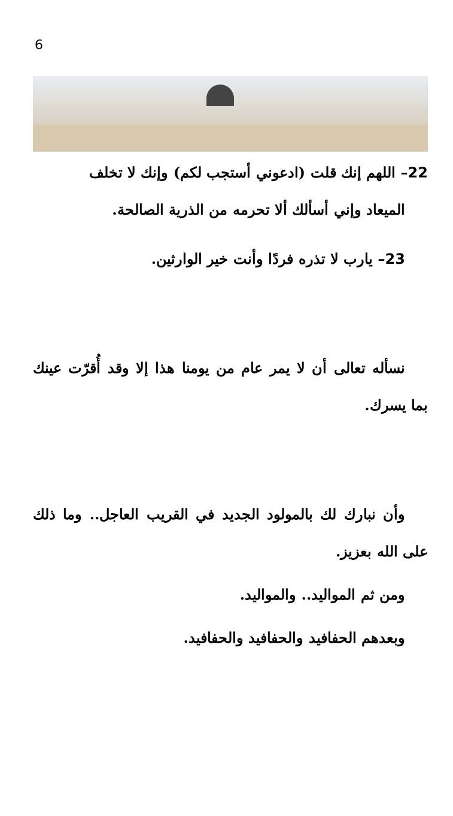6
22– اللهم إنك قلت (ادعوني أستجب لكم) وإنك لا تخلف
الميعاد وإني أسألك ألا تحرمه من الذرية الصالحة.
23– يارب لا تذره فردًا وأنت خير الوارثين.
نسأله تعالى أن لا يمر عام من يومنا هذا إلا وقد أُقرّت عينك بما يسرك.
وأن نبارك لك بالمولود الجديد في القريب العاجل.. وما ذلك على الله بعزيز.
ومن ثم المواليد.. والمواليد.
وبعدهم الحفافيد والحفافيد والحفافيد.